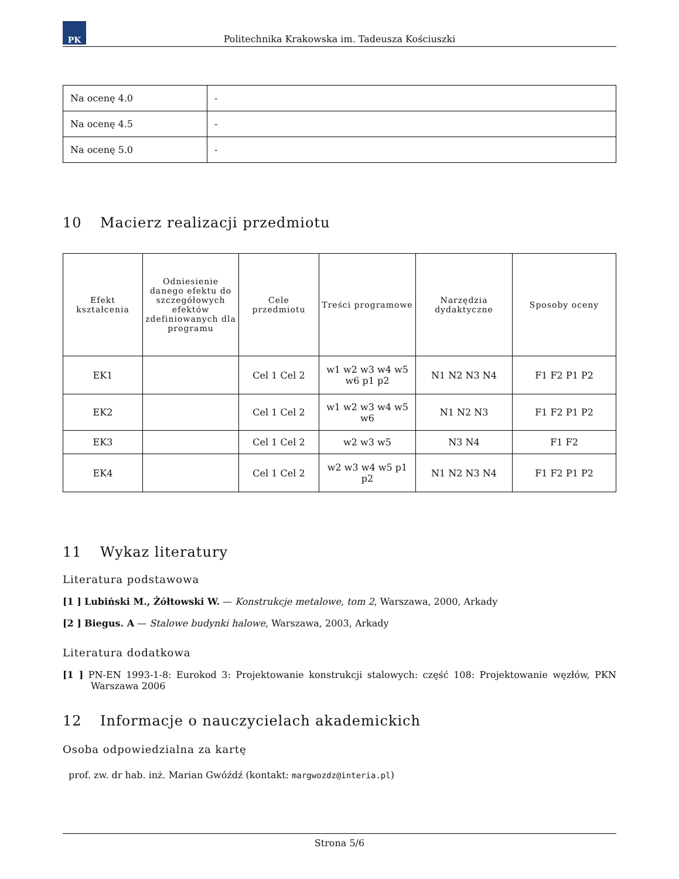PK
Politechnika Krakowska im. Tadeusza Kościuszki
| Na ocenę 4.0 | - |
| Na ocenę 4.5 | - |
| Na ocenę 5.0 | - |
10 Macierz realizacji przedmiotu
| Efekt kształcenia | Odniesienie danego efektu do szczegółowych efektów zdefiniowanych dla programu | Cele przedmiotu | Treści programowe | Narzędzia dydaktyczne | Sposoby oceny |
| --- | --- | --- | --- | --- | --- |
| EK1 | | Cel 1 Cel 2 | w1 w2 w3 w4 w5 w6 p1 p2 | N1 N2 N3 N4 | F1 F2 P1 P2 |
| EK2 | | Cel 1 Cel 2 | w1 w2 w3 w4 w5 w6 | N1 N2 N3 | F1 F2 P1 P2 |
| EK3 | | Cel 1 Cel 2 | w2 w3 w5 | N3 N4 | F1 F2 |
| EK4 | | Cel 1 Cel 2 | w2 w3 w4 w5 p1 p2 | N1 N2 N3 N4 | F1 F2 P1 P2 |
11 Wykaz literatury
Literatura podstawowa
[1 ] Lubiński M., Żółtowski W. — Konstrukcje metalowe, tom 2, Warszawa, 2000, Arkady
[2 ] Biegus. A — Stalowe budynki halowe, Warszawa, 2003, Arkady
Literatura dodatkowa
[1 ] PN-EN 1993-1-8: Eurokod 3: Projektowanie konstrukcji stalowych: część 108: Projektowanie węzłów, PKN Warszawa 2006
12 Informacje o nauczycielach akademickich
Osoba odpowiedzialna za kartę
prof. zw. dr hab. inż. Marian Gwóźdź (kontakt: margwozdz@interia.pl)
Strona 5/6